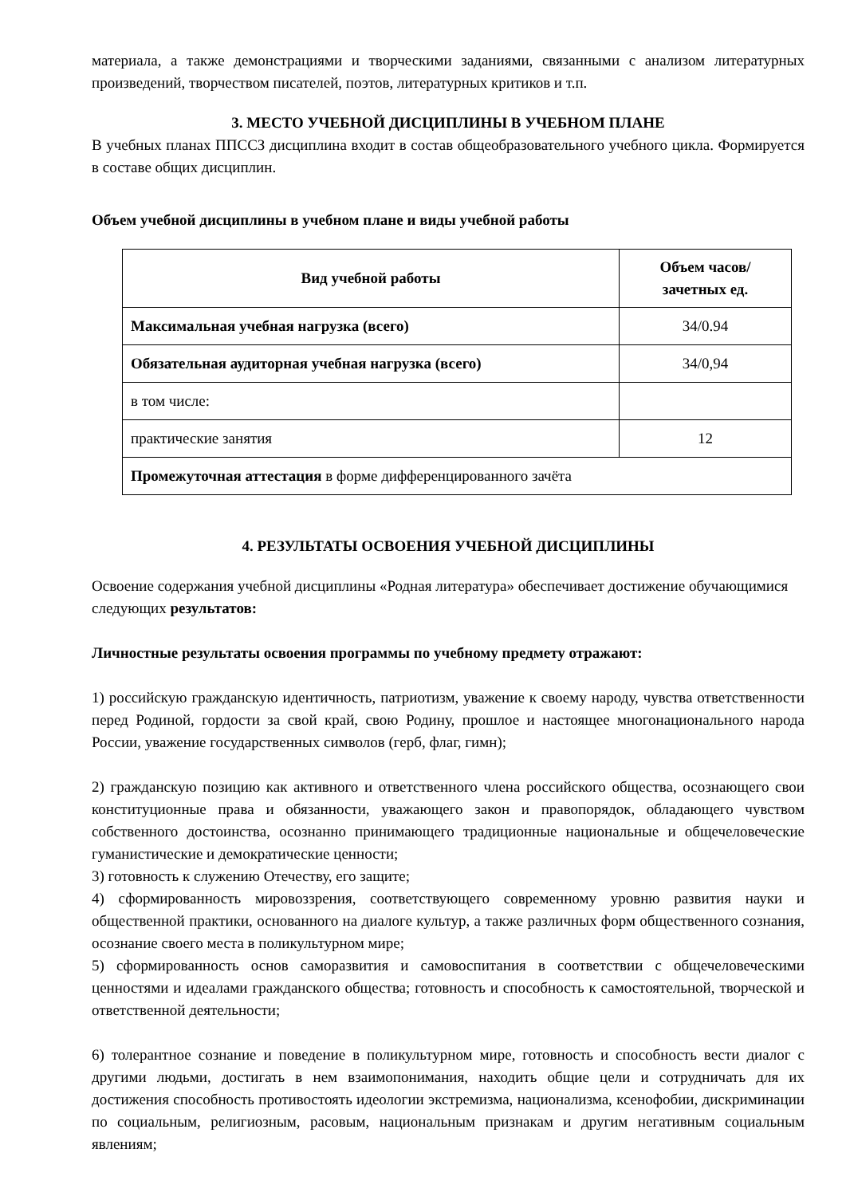материала, а также демонстрациями и творческими заданиями, связанными с анализом литературных произведений, творчеством писателей, поэтов, литературных критиков и т.п.
3. МЕСТО УЧЕБНОЙ ДИСЦИПЛИНЫ В УЧЕБНОМ ПЛАНЕ
В учебных планах ППССЗ дисциплина входит в состав общеобразовательного учебного цикла. Формируется в составе общих дисциплин.
Объем учебной дисциплины в учебном плане и виды учебной работы
| Вид учебной работы | Объем часов/ зачетных ед. |
| --- | --- |
| Максимальная учебная нагрузка (всего) | 34/0.94 |
| Обязательная аудиторная учебная нагрузка (всего) | 34/0,94 |
| в том числе: | |
| практические занятия | 12 |
| Промежуточная аттестация в форме дифференцированного зачёта | |
4. РЕЗУЛЬТАТЫ ОСВОЕНИЯ УЧЕБНОЙ ДИСЦИПЛИНЫ
Освоение содержания учебной дисциплины «Родная литература» обеспечивает достижение обучающимися следующих результатов:
Личностные результаты освоения программы по учебному предмету отражают:
1) российскую гражданскую идентичность, патриотизм, уважение к своему народу, чувства ответственности перед Родиной, гордости за свой край, свою Родину, прошлое и настоящее многонационального народа России, уважение государственных символов (герб, флаг, гимн);
2) гражданскую позицию как активного и ответственного члена российского общества, осознающего свои конституционные права и обязанности, уважающего закон и правопорядок, обладающего чувством собственного достоинства, осознанно принимающего традиционные национальные и общечеловеческие гуманистические и демократические ценности;
3) готовность к служению Отечеству, его защите;
4) сформированность мировоззрения, соответствующего современному уровню развития науки и общественной практики, основанного на диалоге культур, а также различных форм общественного сознания, осознание своего места в поликультурном мире;
5) сформированность основ саморазвития и самовоспитания в соответствии с общечеловеческими ценностями и идеалами гражданского общества; готовность и способность к самостоятельной, творческой и ответственной деятельности;
6) толерантное сознание и поведение в поликультурном мире, готовность и способность вести диалог с другими людьми, достигать в нем взаимопонимания, находить общие цели и сотрудничать для их достижения способность противостоять идеологии экстремизма, национализма, ксенофобии, дискриминации по социальным, религиозным, расовым, национальным признакам и другим негативным социальным явлениям;